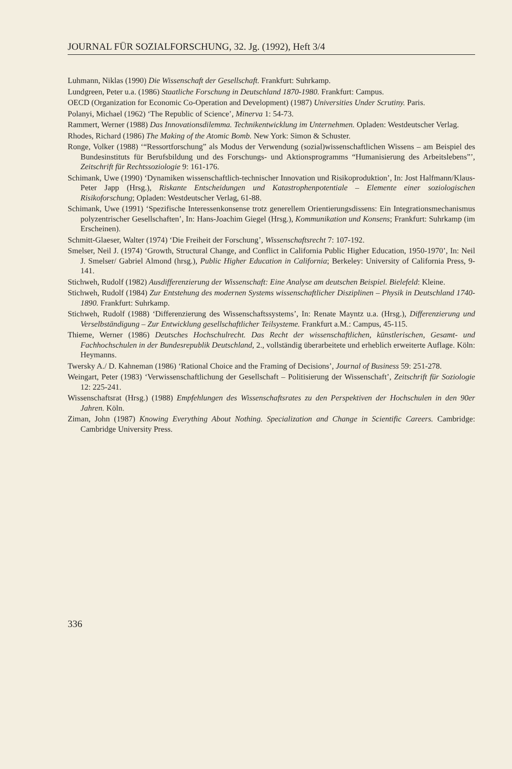JOURNAL FÜR SOZIALFORSCHUNG, 32. Jg. (1992), Heft 3/4
Luhmann, Niklas (1990) Die Wissenschaft der Gesellschaft. Frankfurt: Suhrkamp.
Lundgreen, Peter u.a. (1986) Staatliche Forschung in Deutschland 1870-1980. Frankfurt: Campus.
OECD (Organization for Economic Co-Operation and Development) (1987) Universities Under Scrutiny. Paris.
Polanyi, Michael (1962) ‘The Republic of Science’, Minerva 1: 54-73.
Rammert, Werner (1988) Das Innovationsdilemma. Technikentwicklung im Unternehmen. Opladen: Westdeutscher Verlag.
Rhodes, Richard (1986) The Making of the Atomic Bomb. New York: Simon & Schuster.
Ronge, Volker (1988) ‘“Ressortforschung” als Modus der Verwendung (sozial)wissenschaftlichen Wissens – am Beispiel des Bundesinstituts für Berufsbildung und des Forschungs- und Aktionsprogramms “Humanisierung des Arbeitslebens”’, Zeitschrift für Rechtssoziologie 9: 161-176.
Schimank, Uwe (1990) ‘Dynamiken wissenschaftlich-technischer Innovation und Risikoproduktion’, In: Jost Halfmann/Klaus-Peter Japp (Hrsg.), Riskante Entscheidungen und Katastrophenpotentiale – Elemente einer soziologischen Risikoforschung; Opladen: Westdeutscher Verlag, 61-88.
Schimank, Uwe (1991) ‘Spezifische Interessenkonsense trotz generellem Orientierungsdissens: Ein Integrationsmechanismus polyzentrischer Gesellschaften’, In: Hans-Joachim Giegel (Hrsg.), Kommunikation und Konsens; Frankfurt: Suhrkamp (im Erscheinen).
Schmitt-Glaeser, Walter (1974) ‘Die Freiheit der Forschung’, Wissenschaftsrecht 7: 107-192.
Smelser, Neil J. (1974) ‘Growth, Structural Change, and Conflict in California Public Higher Education, 1950-1970’, In: Neil J. Smelser/ Gabriel Almond (hrsg.), Public Higher Education in California; Berkeley: University of California Press, 9-141.
Stichweh, Rudolf (1982) Ausdifferenzierung der Wissenschaft: Eine Analyse am deutschen Beispiel. Bielefeld: Kleine.
Stichweh, Rudolf (1984) Zur Entstehung des modernen Systems wissenschaftlicher Disziplinen – Physik in Deutschland 1740-1890. Frankfurt: Suhrkamp.
Stichweh, Rudolf (1988) ‘Differenzierung des Wissenschaftssystems’, In: Renate Mayntz u.a. (Hrsg.), Differenzierung und Verselbständigung – Zur Entwicklung gesellschaftlicher Teilsysteme. Frankfurt a.M.: Campus, 45-115.
Thieme, Werner (1986) Deutsches Hochschulrecht. Das Recht der wissenschaftlichen, künstlerischen, Gesamt- und Fachhochschulen in der Bundesrepublik Deutschland, 2., vollständig überarbeitete und erheblich erweiterte Auflage. Köln: Heymanns.
Twersky A./ D. Kahneman (1986) ‘Rational Choice and the Framing of Decisions’, Journal of Business 59: 251-278.
Weingart, Peter (1983) ‘Verwissenschaftlichung der Gesellschaft – Politisierung der Wissenschaft’, Zeitschrift für Soziologie 12: 225-241.
Wissenschaftsrat (Hrsg.) (1988) Empfehlungen des Wissenschaftsrates zu den Perspektiven der Hochschulen in den 90er Jahren. Köln.
Ziman, John (1987) Knowing Everything About Nothing. Specialization and Change in Scientific Careers. Cambridge: Cambridge University Press.
336